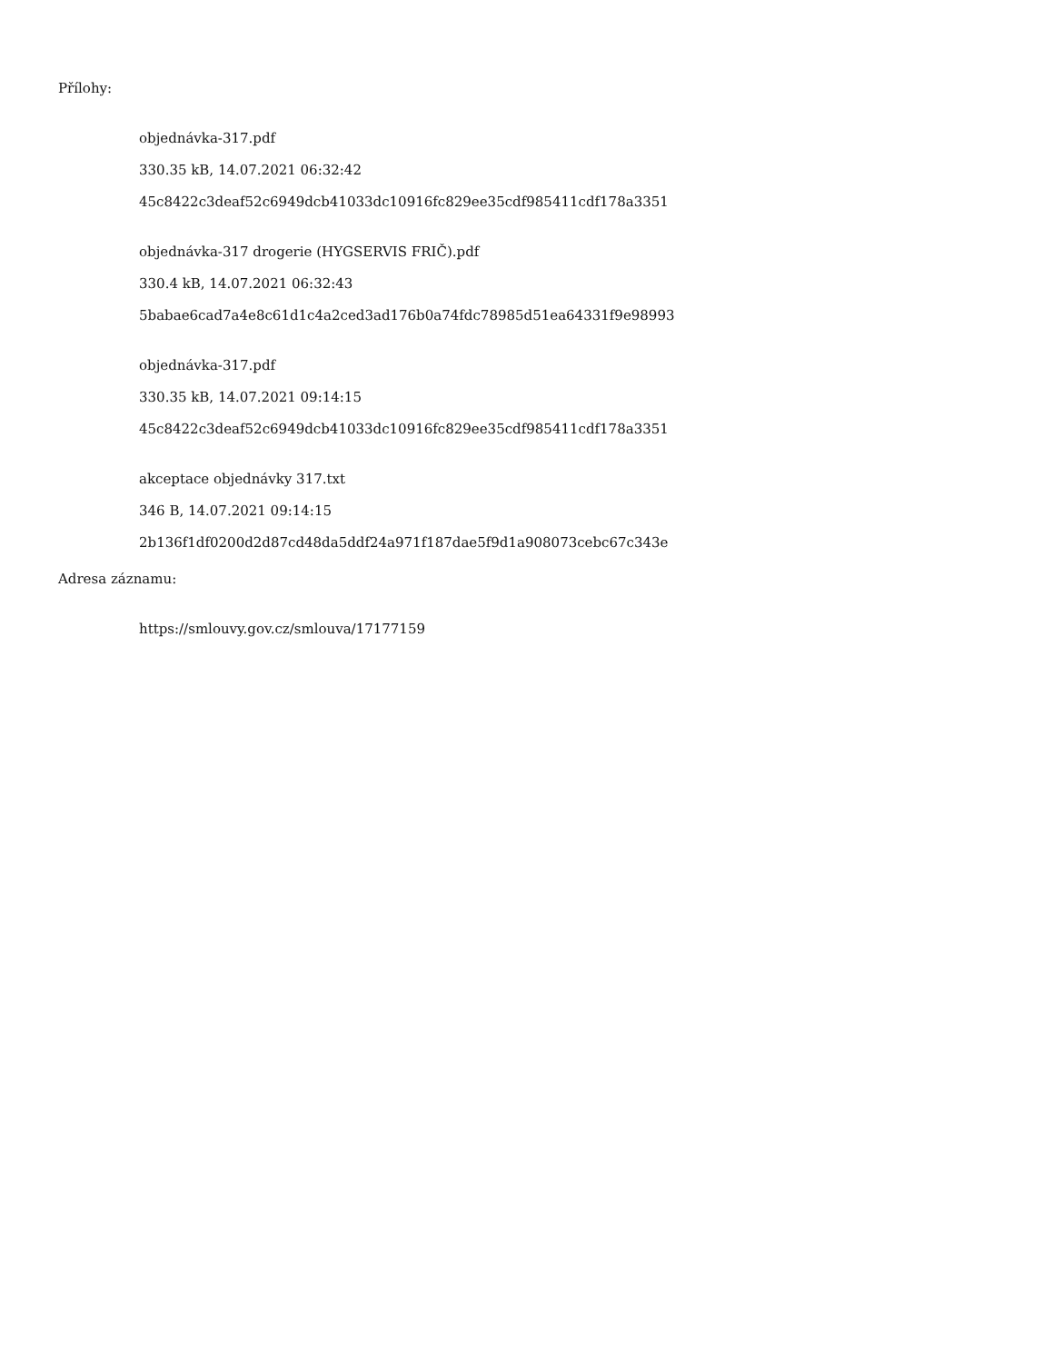Přílohy:
objednávka-317.pdf
330.35 kB, 14.07.2021 06:32:42
45c8422c3deaf52c6949dcb41033dc10916fc829ee35cdf985411cdf178a3351
objednávka-317 drogerie (HYGSERVIS FRIČ).pdf
330.4 kB, 14.07.2021 06:32:43
5babae6cad7a4e8c61d1c4a2ced3ad176b0a74fdc78985d51ea64331f9e98993
objednávka-317.pdf
330.35 kB, 14.07.2021 09:14:15
45c8422c3deaf52c6949dcb41033dc10916fc829ee35cdf985411cdf178a3351
akceptace objednávky 317.txt
346 B, 14.07.2021 09:14:15
2b136f1df0200d2d87cd48da5ddf24a971f187dae5f9d1a908073cebc67c343e
Adresa záznamu:
https://smlouvy.gov.cz/smlouva/17177159